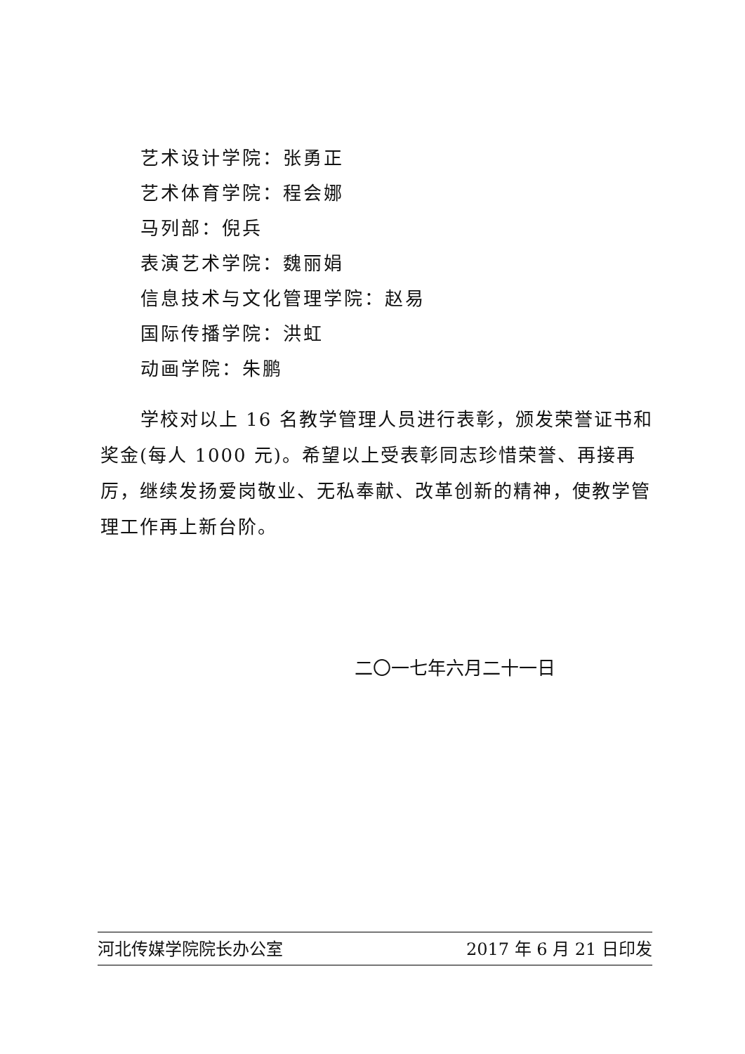艺术设计学院：张勇正
艺术体育学院：程会娜
马列部：倪兵
表演艺术学院：魏丽娟
信息技术与文化管理学院：赵易
国际传播学院：洪虹
动画学院：朱鹏
学校对以上 16 名教学管理人员进行表彰，颁发荣誉证书和奖金(每人 1000 元)。希望以上受表彰同志珍惜荣誉、再接再厉，继续发扬爱岗敬业、无私奉献、改革创新的精神，使教学管理工作再上新台阶。
二〇一七年六月二十一日
河北传媒学院院长办公室 2017 年 6 月 21 日印发